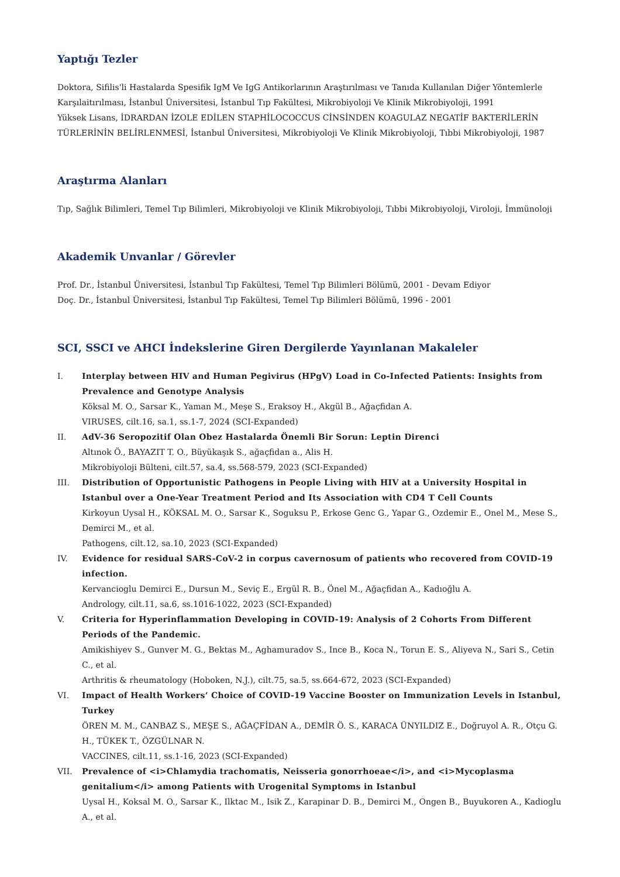Yaptığı Tezler
Doktora, Sifilis'li Hastalarda Spesifik IgM Ve IgG Antikorlarının Araştırılması ve Tanıda Kullanılan Diğer Yöntemlerle Karşılaitırılması, İstanbul Üniversitesi, İstanbul Tıp Fakültesi, Mikrobiyoloji Ve Klinik Mikrobiyoloji, 1991
Yüksek Lisans, İDRARDAN İZOLE EDİLEN STAPHİLOCOCCUS CİNSİNDEN KOAGULAZ NEGATİF BAKTERİLERİN TÜRLERİNİN BELİRLENMESİ, İstanbul Üniversitesi, Mikrobiyoloji Ve Klinik Mikrobiyoloji, Tıbbi Mikrobiyoloji, 1987
Araştırma Alanları
Tıp, Sağlık Bilimleri, Temel Tıp Bilimleri, Mikrobiyoloji ve Klinik Mikrobiyoloji, Tıbbi Mikrobiyoloji, Viroloji, İmmünoloji
Akademik Unvanlar / Görevler
Prof. Dr., İstanbul Üniversitesi, İstanbul Tıp Fakültesi, Temel Tıp Bilimleri Bölümü, 2001 - Devam Ediyor
Doç. Dr., İstanbul Üniversitesi, İstanbul Tıp Fakültesi, Temel Tıp Bilimleri Bölümü, 1996 - 2001
SCI, SSCI ve AHCI İndekslerine Giren Dergilerde Yayınlanan Makaleler
I. Interplay between HIV and Human Pegivirus (HPgV) Load in Co-Infected Patients: Insights from Prevalence and Genotype Analysis
Köksal M. O., Sarsar K., Yaman M., Meşe S., Eraksoy H., Akgül B., Ağaçfidan A.
VIRUSES, cilt.16, sa.1, ss.1-7, 2024 (SCI-Expanded)
II. AdV-36 Seropozitif Olan Obez Hastalarda Önemli Bir Sorun: Leptin Direnci
Altınok Ö., BAYAZIT T. O., Büyükaşık S., ağaçfidan a., Alis H.
Mikrobiyoloji Bülteni, cilt.57, sa.4, ss.568-579, 2023 (SCI-Expanded)
III. Distribution of Opportunistic Pathogens in People Living with HIV at a University Hospital in Istanbul over a One-Year Treatment Period and Its Association with CD4 T Cell Counts
Kirkoyun Uysal H., KÖKSAL M. O., Sarsar K., Soguksu P., Erkose Genc G., Yapar G., Ozdemir E., Onel M., Mese S., Demirci M., et al.
Pathogens, cilt.12, sa.10, 2023 (SCI-Expanded)
IV. Evidence for residual SARS-CoV-2 in corpus cavernosum of patients who recovered from COVID-19 infection.
Kervancioglu Demirci E., Dursun M., Seviç E., Ergül R. B., Önel M., Ağaçfidan A., Kadıoğlu A.
Andrology, cilt.11, sa.6, ss.1016-1022, 2023 (SCI-Expanded)
V. Criteria for Hyperinflammation Developing in COVID-19: Analysis of 2 Cohorts From Different Periods of the Pandemic.
Amikishiyev S., Gunver M. G., Bektas M., Aghamuradov S., Ince B., Koca N., Torun E. S., Aliyeva N., Sari S., Cetin C., et al.
Arthritis & rheumatology (Hoboken, N.J.), cilt.75, sa.5, ss.664-672, 2023 (SCI-Expanded)
VI. Impact of Health Workers’ Choice of COVID-19 Vaccine Booster on Immunization Levels in Istanbul, Turkey
ÖREN M. M., CANBAZ S., MEŞE S., AĞAÇFİDAN A., DEMİR Ö. S., KARACA ÜNYILDIZ E., Doğruyol A. R., Otçu G. H., TÜKEK T., ÖZGÜLNAR N.
VACCINES, cilt.11, ss.1-16, 2023 (SCI-Expanded)
VII. Prevalence of <i>Chlamydia trachomatis, Neisseria gonorrhoeae</i>, and <i>Mycoplasma genitalium</i> among Patients with Urogenital Symptoms in Istanbul
Uysal H., Koksal M. O., Sarsar K., Ilktac M., Isik Z., Karapinar D. B., Demirci M., Ongen B., Buyukoren A., Kadioglu A., et al.